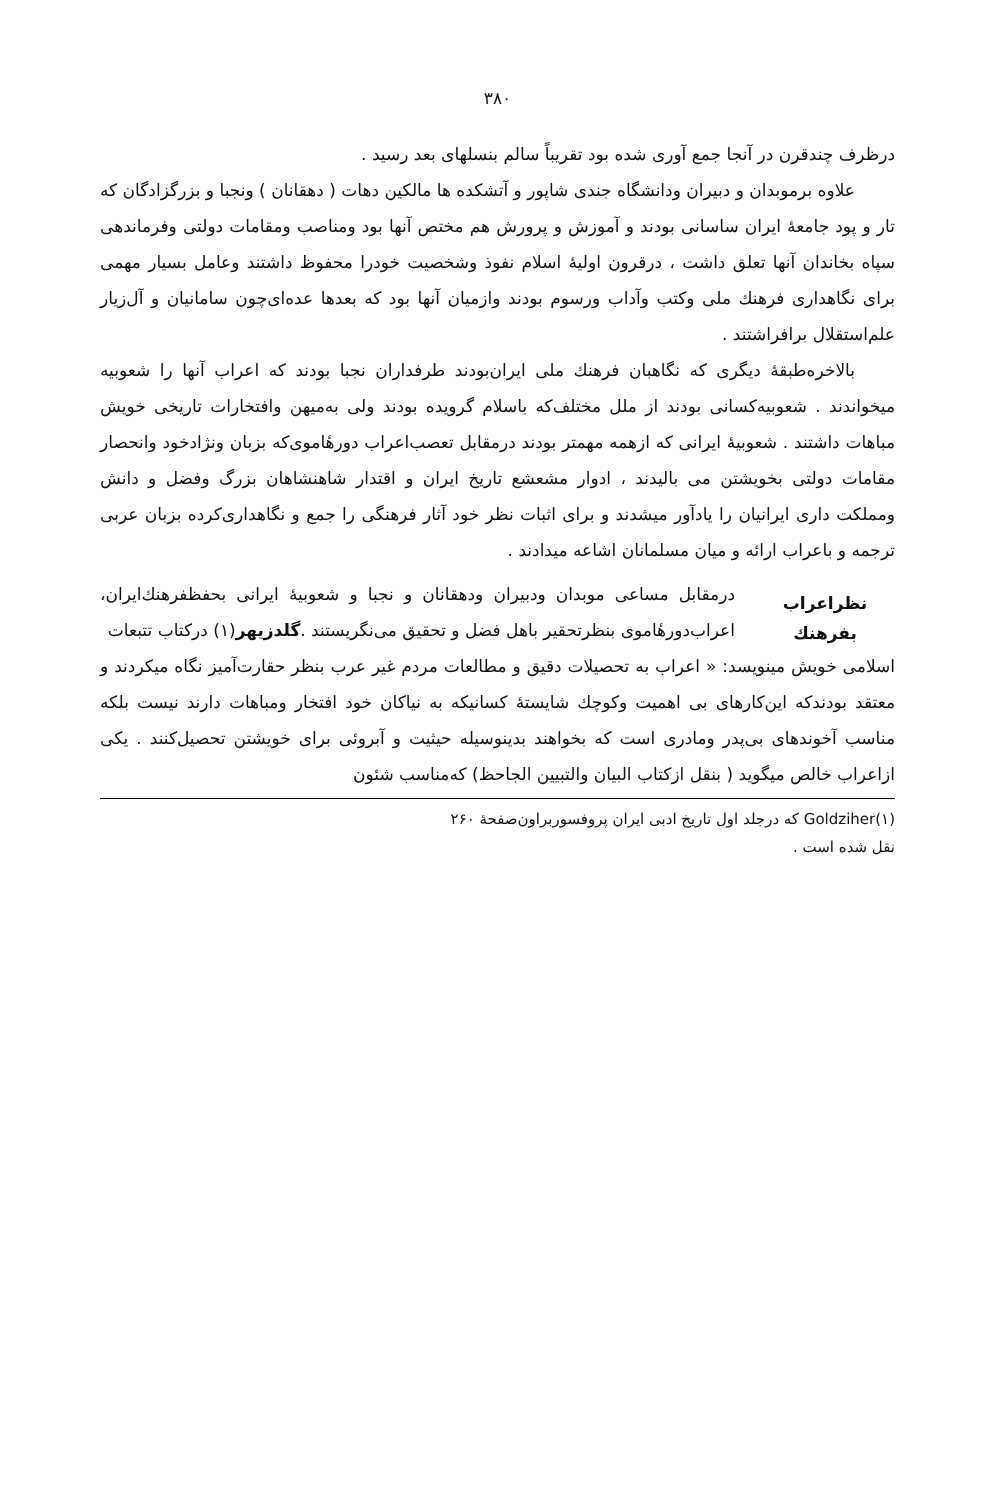۳۸۰
درظرف چندقرن در آنجا جمع آوری شده بود تقریباً سالم بنسلهای بعد رسید .
علاوه برموبدان و دبیران ودانشگاه جندی شاپور و آتشکده ها مالکین دهات ( دهقانان ) ونجبا و بزرگزادگان که تار و پود جامعهٔ ایران ساسانی بودند و آموزش و پرورش هم مختص آنها بود ومناصب ومقامات دولتی وفرماندهی سپاه بخاندان آنها تعلق داشت ، درقرون اولیهٔ اسلام نفوذ وشخصیت خودرا محفوظ داشتند وعامل بسیار مهمی برای نگاهداری فرهنك ملی وکتب وآداب ورسوم بودند وازمیان آنها بود که بعدها عده‌ای‌چون سامانیان و آل‌زیار علم‌استقلال برافراشتند .
بالاخره‌طبقهٔ دیگری که نگاهبان فرهنك ملی ایران‌بودند طرفداران نجبا بودند که اعراب آنها را شعوبیه میخواندند . شعوبیه‌کسانی بودند از ملل مختلف‌که باسلام گرویده بودند ولی به‌میهن وافتخارات تاریخی خویش مباهات داشتند . شعوبیهٔ ایرانی که ازهمه مهمتر بودند درمقابل تعصب‌اعراب دورهٔاموی‌که بزبان ونژادخود وانحصار مقامات دولتی بخویشتن می بالیدند ، ادوار مشعشع تاریخ ایران و اقتدار شاهنشاهان بزرگ وفضل و دانش ومملکت داری ایرانیان را یادآور میشدند و برای اثبات نظر خود آثار فرهنگی را جمع و نگاهداری‌کرده بزبان عربی ترجمه و باعراب ارائه و میان مسلمانان اشاعه میدادند .
نظراعراب
بفرهنك
درمقابل مساعی موبدان ودبیران ودهقانان و نجبا و شعوبیهٔ ایرانی بحفظفرهنك‌ایران، اعراب‌دورهٔاموی بنظرتحقیر باهل فضل و تحقیق می‌نگریستند .گلدزیهر(۱) درکتاب تتبعات
اسلامی خویش مینویسد: « اعراب به تحصیلات دقیق و مطالعات مردم غیر عرب بنظر حقارت‌آمیز نگاه میکردند و معتقد بودندکه این‌کارهای بی اهمیت وکوچك شایستهٔ کسانیکه به نیاکان خود افتخار ومباهات دارند نیست بلکه مناسب آخوندهای بی‌پدر ومادری است که بخواهند بدینوسیله حیثیت و آبروئی برای خویشتن تحصیل‌کنند . یکی ازاعراب خالص میگوید ( بنقل ازکتاب البیان والتبیین الجاحظ) که‌مناسب شئون
(۱)Goldziher که درجلد اول تاریخ ادبی ایران پروفسوربراون‌صفحهٔ ۲۶۰
نقل شده است .